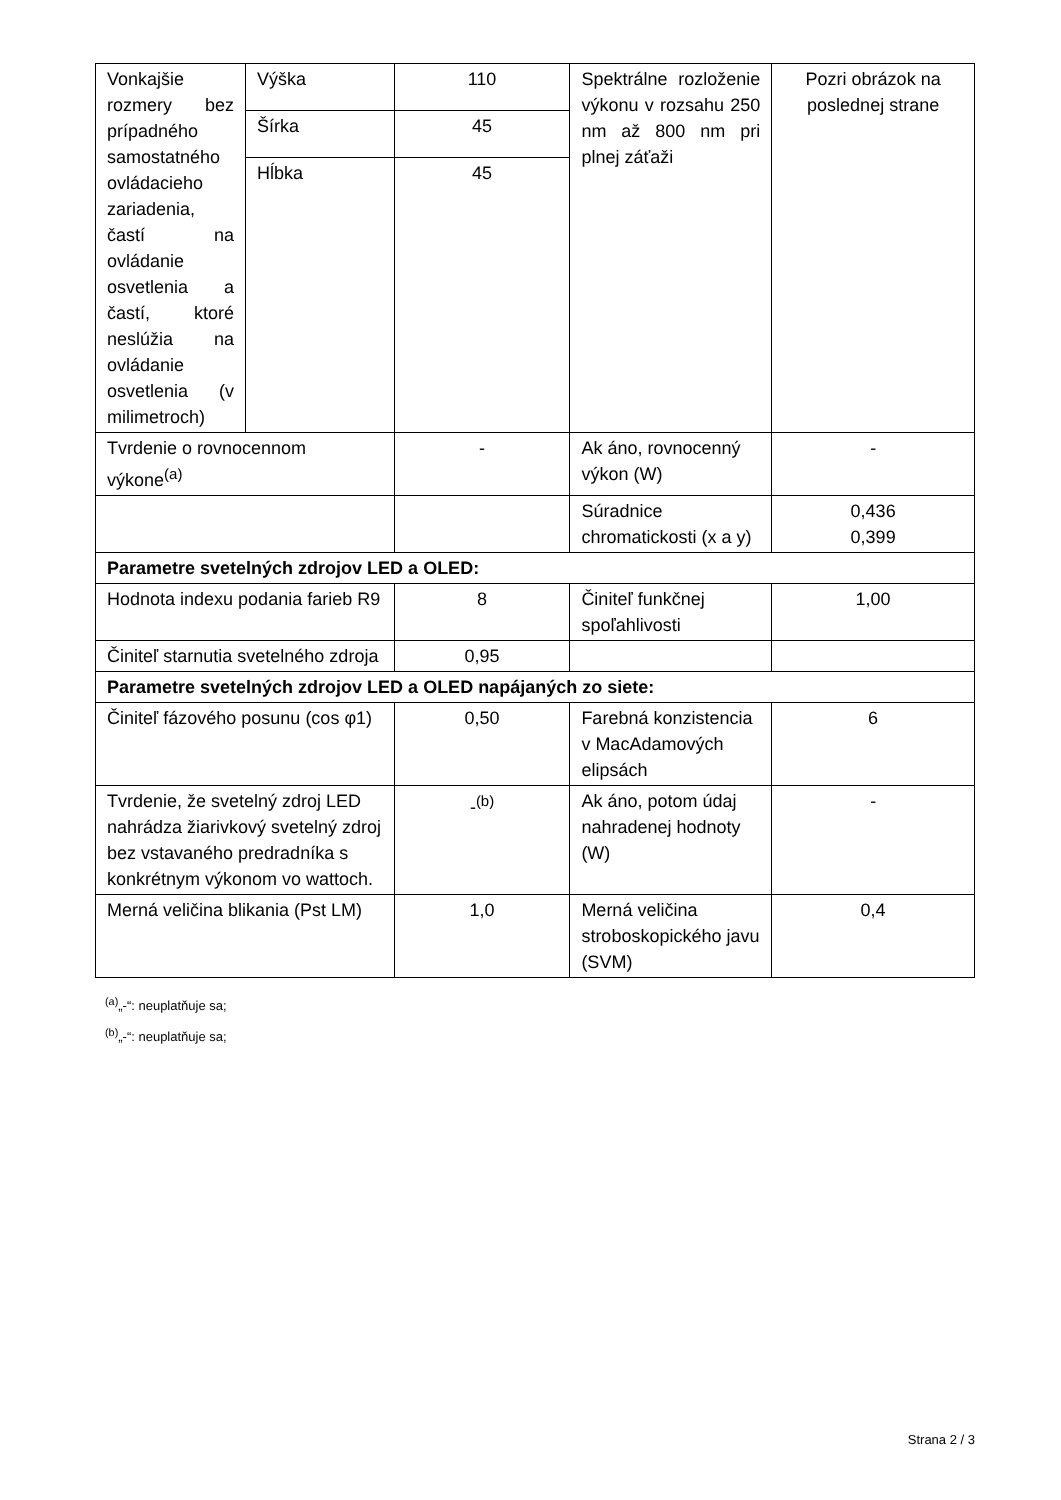| Vonkajšie rozmery bez prípadného samostatného ovládacieho zariadenia, častí na ovládanie osvetlenia a častí, ktoré neslúžia na ovládanie osvetlenia (v milimetroch) | Výška | 110 | Spektrálne rozloženie výkonu v rozsahu 250 nm až 800 nm pri plnej záťaži | Pozri obrázok na poslednej strane |
| | Šírka | 45 | | |
| | Hĺbka | 45 | | |
| Tvrdenie o rovnocennom výkone<sup>(a)</sup> | | - | Ak áno, rovnocenný výkon (W) | - |
| | | | Súradnice chromatickosti (x a y) | 0,436 0,399 |
| Parametre svetelných zdrojov LED a OLED: | | | | |
| Hodnota indexu podania farieb R9 | | 8 | Činiteľ funkčnej spoľahlivosti | 1,00 |
| Činiteľ starnutia svetelného zdroja | | 0,95 | | |
| Parametre svetelných zdrojov LED a OLED napájaných zo siete: | | | | |
| Činiteľ fázového posunu (cos φ1) | | 0,50 | Farebná konzistencia v MacAdamových elipsách | 6 |
| Tvrdenie, že svetelný zdroj LED nahrádza žiarivkový svetelný zdroj bez vstavaného predradníka s konkrétnym výkonom vo wattoch. | | -<sup>(b)</sup> | Ak áno, potom údaj nahradenej hodnoty (W) | - |
| Merná veličina blikania (Pst LM) | | 1,0 | Merná veličina stroboskopického javu (SVM) | 0,4 |
<sup>(a)</sup>„-“: neuplatňuje sa;
<sup>(b)</sup>„-“: neuplatňuje sa;
Strana 2 / 3